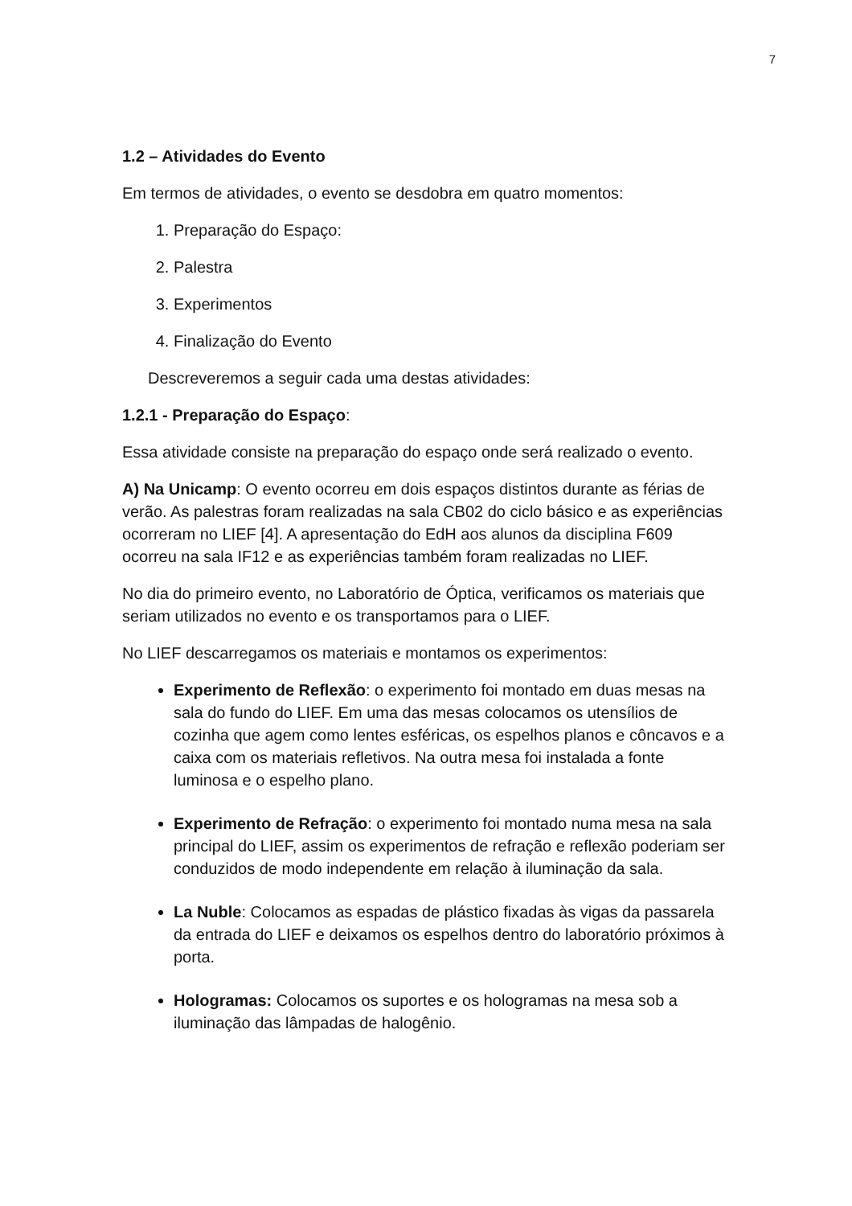7
1.2 – Atividades do Evento
Em termos de atividades, o evento se desdobra em quatro momentos:
1. Preparação do Espaço:
2. Palestra
3. Experimentos
4. Finalização do Evento
Descreveremos a seguir cada uma destas atividades:
1.2.1 - Preparação do Espaço:
Essa atividade consiste na preparação do espaço onde será realizado o evento.
A) Na Unicamp: O evento ocorreu em dois espaços distintos durante as férias de verão. As palestras foram realizadas na sala CB02 do ciclo básico e as experiências ocorreram no LIEF [4]. A apresentação do EdH aos alunos da disciplina F609 ocorreu na sala IF12 e as experiências também foram realizadas no LIEF.
No dia do primeiro evento, no Laboratório de Óptica, verificamos os materiais que seriam utilizados no evento e os transportamos para o LIEF.
No LIEF descarregamos os materiais e montamos os experimentos:
Experimento de Reflexão: o experimento foi montado em duas mesas na sala do fundo do LIEF. Em uma das mesas colocamos os utensílios de cozinha que agem como lentes esféricas, os espelhos planos e côncavos e a caixa com os materiais refletivos. Na outra mesa foi instalada a fonte luminosa e o espelho plano.
Experimento de Refração: o experimento foi montado numa mesa na sala principal do LIEF, assim os experimentos de refração e reflexão poderiam ser conduzidos de modo independente em relação à iluminação da sala.
La Nuble: Colocamos as espadas de plástico fixadas às vigas da passarela da entrada do LIEF e deixamos os espelhos dentro do laboratório próximos à porta.
Hologramas: Colocamos os suportes e os hologramas na mesa sob a iluminação das lâmpadas de halogênio.